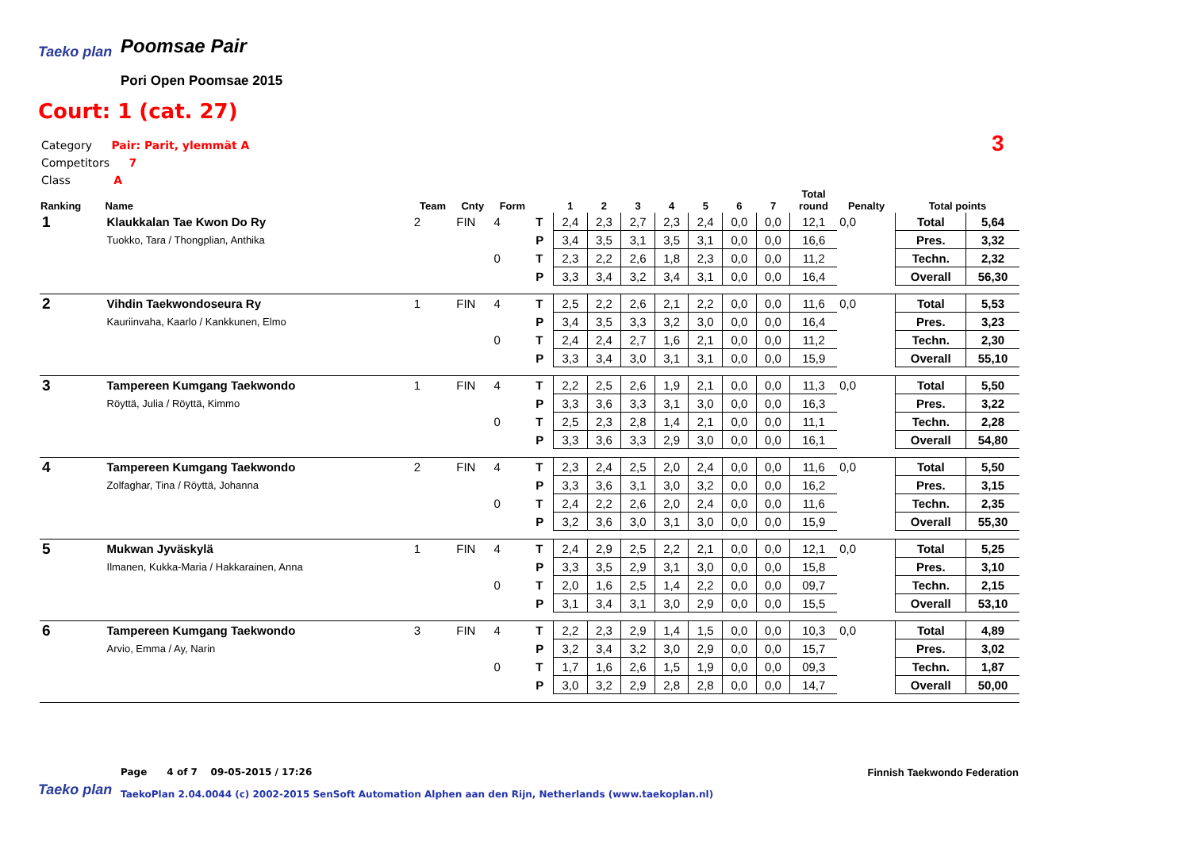Taeko plan
Poomsae Pair
Pori Open Poomsae 2015
Court: 1 (cat. 27)
Category Pair: Parit, ylemmät A
Competitors 7
Class A
3
| Ranking | Name | Team | Cnty | Form | | 1 | 2 | 3 | 4 | 5 | 6 | 7 | Total round | Penalty | Total points | |
| --- | --- | --- | --- | --- | --- | --- | --- | --- | --- | --- | --- | --- | --- | --- | --- | --- |
| 1 | Klaukkalan Tae Kwon Do Ry | 2 | FIN | 4 | T | 2,4 | 2,3 | 2,7 | 2,3 | 2,4 | 0,0 | 0,0 | 12,1 | 0,0 | Total | 5,64 |
| | Tuokko, Tara / Thongplian, Anthika | | | | P | 3,4 | 3,5 | 3,1 | 3,5 | 3,1 | 0,0 | 0,0 | 16,6 | | Pres. | 3,32 |
| | | | | 0 | T | 2,3 | 2,2 | 2,6 | 1,8 | 2,3 | 0,0 | 0,0 | 11,2 | | Techn. | 2,32 |
| | | | | | P | 3,3 | 3,4 | 3,2 | 3,4 | 3,1 | 0,0 | 0,0 | 16,4 | | Overall | 56,30 |
| 2 | Vihdin Taekwondoseura Ry | 1 | FIN | 4 | T | 2,5 | 2,2 | 2,6 | 2,1 | 2,2 | 0,0 | 0,0 | 11,6 | 0,0 | Total | 5,53 |
| | Kauriinvaha, Kaarlo / Kankkunen, Elmo | | | | P | 3,4 | 3,5 | 3,3 | 3,2 | 3,0 | 0,0 | 0,0 | 16,4 | | Pres. | 3,23 |
| | | | | 0 | T | 2,4 | 2,4 | 2,7 | 1,6 | 2,1 | 0,0 | 0,0 | 11,2 | | Techn. | 2,30 |
| | | | | | P | 3,3 | 3,4 | 3,0 | 3,1 | 3,1 | 0,0 | 0,0 | 15,9 | | Overall | 55,10 |
| 3 | Tampereen Kumgang Taekwondo | 1 | FIN | 4 | T | 2,2 | 2,5 | 2,6 | 1,9 | 2,1 | 0,0 | 0,0 | 11,3 | 0,0 | Total | 5,50 |
| | Röyttä, Julia / Röyttä, Kimmo | | | | P | 3,3 | 3,6 | 3,3 | 3,1 | 3,0 | 0,0 | 0,0 | 16,3 | | Pres. | 3,22 |
| | | | | 0 | T | 2,5 | 2,3 | 2,8 | 1,4 | 2,1 | 0,0 | 0,0 | 11,1 | | Techn. | 2,28 |
| | | | | | P | 3,3 | 3,6 | 3,3 | 2,9 | 3,0 | 0,0 | 0,0 | 16,1 | | Overall | 54,80 |
| 4 | Tampereen Kumgang Taekwondo | 2 | FIN | 4 | T | 2,3 | 2,4 | 2,5 | 2,0 | 2,4 | 0,0 | 0,0 | 11,6 | 0,0 | Total | 5,50 |
| | Zolfaghar, Tina / Röyttä, Johanna | | | | P | 3,3 | 3,6 | 3,1 | 3,0 | 3,2 | 0,0 | 0,0 | 16,2 | | Pres. | 3,15 |
| | | | | 0 | T | 2,4 | 2,2 | 2,6 | 2,0 | 2,4 | 0,0 | 0,0 | 11,6 | | Techn. | 2,35 |
| | | | | | P | 3,2 | 3,6 | 3,0 | 3,1 | 3,0 | 0,0 | 0,0 | 15,9 | | Overall | 55,30 |
| 5 | Mukwan Jyväskylä | 1 | FIN | 4 | T | 2,4 | 2,9 | 2,5 | 2,2 | 2,1 | 0,0 | 0,0 | 12,1 | 0,0 | Total | 5,25 |
| | Ilmanen, Kukka-Maria / Hakkarainen, Anna | | | | P | 3,3 | 3,5 | 2,9 | 3,1 | 3,0 | 0,0 | 0,0 | 15,8 | | Pres. | 3,10 |
| | | | | 0 | T | 2,0 | 1,6 | 2,5 | 1,4 | 2,2 | 0,0 | 0,0 | 09,7 | | Techn. | 2,15 |
| | | | | | P | 3,1 | 3,4 | 3,1 | 3,0 | 2,9 | 0,0 | 0,0 | 15,5 | | Overall | 53,10 |
| 6 | Tampereen Kumgang Taekwondo | 3 | FIN | 4 | T | 2,2 | 2,3 | 2,9 | 1,4 | 1,5 | 0,0 | 0,0 | 10,3 | 0,0 | Total | 4,89 |
| | Arvio, Emma / Ay, Narin | | | | P | 3,2 | 3,4 | 3,2 | 3,0 | 2,9 | 0,0 | 0,0 | 15,7 | | Pres. | 3,02 |
| | | | | 0 | T | 1,7 | 1,6 | 2,6 | 1,5 | 1,9 | 0,0 | 0,0 | 09,3 | | Techn. | 1,87 |
| | | | | | P | 3,0 | 3,2 | 2,9 | 2,8 | 2,8 | 0,0 | 0,0 | 14,7 | | Overall | 50,00 |
Page 4 of 7 09-05-2015 / 17:26
Finnish Taekwondo Federation
Taeko plan
TaekoPlan 2.04.0044 (c) 2002-2015 SenSoft Automation Alphen aan den Rijn, Netherlands (www.taekoplan.nl)